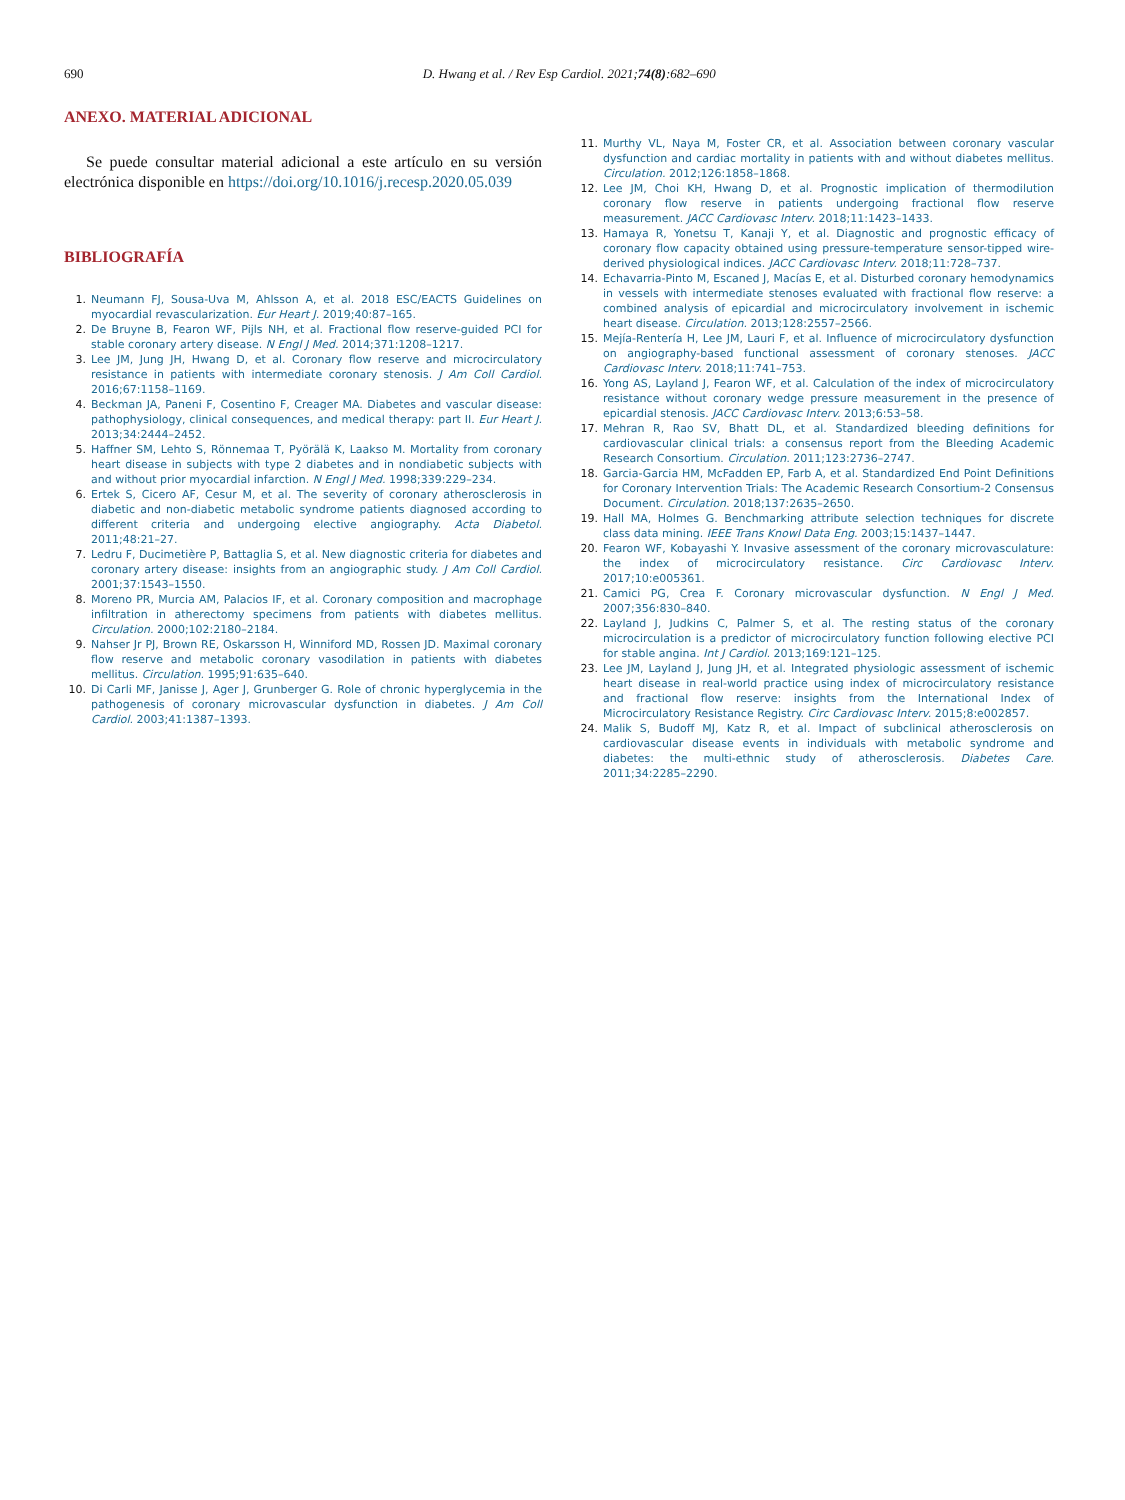690 D. Hwang et al. / Rev Esp Cardiol. 2021;74(8):682–690
ANEXO. MATERIAL ADICIONAL
Se puede consultar material adicional a este artículo en su versión electrónica disponible en https://doi.org/10.1016/j.recesp.2020.05.039
BIBLIOGRAFÍA
1. Neumann FJ, Sousa-Uva M, Ahlsson A, et al. 2018 ESC/EACTS Guidelines on myocardial revascularization. Eur Heart J. 2019;40:87–165.
2. De Bruyne B, Fearon WF, Pijls NH, et al. Fractional flow reserve-guided PCI for stable coronary artery disease. N Engl J Med. 2014;371:1208–1217.
3. Lee JM, Jung JH, Hwang D, et al. Coronary flow reserve and microcirculatory resistance in patients with intermediate coronary stenosis. J Am Coll Cardiol. 2016;67:1158–1169.
4. Beckman JA, Paneni F, Cosentino F, Creager MA. Diabetes and vascular disease: pathophysiology, clinical consequences, and medical therapy: part II. Eur Heart J. 2013;34:2444–2452.
5. Haffner SM, Lehto S, Rönnemaa T, Pyörälä K, Laakso M. Mortality from coronary heart disease in subjects with type 2 diabetes and in nondiabetic subjects with and without prior myocardial infarction. N Engl J Med. 1998;339:229–234.
6. Ertek S, Cicero AF, Cesur M, et al. The severity of coronary atherosclerosis in diabetic and non-diabetic metabolic syndrome patients diagnosed according to different criteria and undergoing elective angiography. Acta Diabetol. 2011;48:21–27.
7. Ledru F, Ducimetière P, Battaglia S, et al. New diagnostic criteria for diabetes and coronary artery disease: insights from an angiographic study. J Am Coll Cardiol. 2001;37:1543–1550.
8. Moreno PR, Murcia AM, Palacios IF, et al. Coronary composition and macrophage infiltration in atherectomy specimens from patients with diabetes mellitus. Circulation. 2000;102:2180–2184.
9. Nahser Jr PJ, Brown RE, Oskarsson H, Winniford MD, Rossen JD. Maximal coronary flow reserve and metabolic coronary vasodilation in patients with diabetes mellitus. Circulation. 1995;91:635–640.
10. Di Carli MF, Janisse J, Ager J, Grunberger G. Role of chronic hyperglycemia in the pathogenesis of coronary microvascular dysfunction in diabetes. J Am Coll Cardiol. 2003;41:1387–1393.
11. Murthy VL, Naya M, Foster CR, et al. Association between coronary vascular dysfunction and cardiac mortality in patients with and without diabetes mellitus. Circulation. 2012;126:1858–1868.
12. Lee JM, Choi KH, Hwang D, et al. Prognostic implication of thermodilution coronary flow reserve in patients undergoing fractional flow reserve measurement. JACC Cardiovasc Interv. 2018;11:1423–1433.
13. Hamaya R, Yonetsu T, Kanaji Y, et al. Diagnostic and prognostic efficacy of coronary flow capacity obtained using pressure-temperature sensor-tipped wire-derived physiological indices. JACC Cardiovasc Interv. 2018;11:728–737.
14. Echavarria-Pinto M, Escaned J, Macías E, et al. Disturbed coronary hemodynamics in vessels with intermediate stenoses evaluated with fractional flow reserve: a combined analysis of epicardial and microcirculatory involvement in ischemic heart disease. Circulation. 2013;128:2557–2566.
15. Mejía-Rentería H, Lee JM, Lauri F, et al. Influence of microcirculatory dysfunction on angiography-based functional assessment of coronary stenoses. JACC Cardiovasc Interv. 2018;11:741–753.
16. Yong AS, Layland J, Fearon WF, et al. Calculation of the index of microcirculatory resistance without coronary wedge pressure measurement in the presence of epicardial stenosis. JACC Cardiovasc Interv. 2013;6:53–58.
17. Mehran R, Rao SV, Bhatt DL, et al. Standardized bleeding definitions for cardiovascular clinical trials: a consensus report from the Bleeding Academic Research Consortium. Circulation. 2011;123:2736–2747.
18. Garcia-Garcia HM, McFadden EP, Farb A, et al. Standardized End Point Definitions for Coronary Intervention Trials: The Academic Research Consortium-2 Consensus Document. Circulation. 2018;137:2635–2650.
19. Hall MA, Holmes G. Benchmarking attribute selection techniques for discrete class data mining. IEEE Trans Knowl Data Eng. 2003;15:1437–1447.
20. Fearon WF, Kobayashi Y. Invasive assessment of the coronary microvasculature: the index of microcirculatory resistance. Circ Cardiovasc Interv. 2017;10:e005361.
21. Camici PG, Crea F. Coronary microvascular dysfunction. N Engl J Med. 2007;356:830–840.
22. Layland J, Judkins C, Palmer S, et al. The resting status of the coronary microcirculation is a predictor of microcirculatory function following elective PCI for stable angina. Int J Cardiol. 2013;169:121–125.
23. Lee JM, Layland J, Jung JH, et al. Integrated physiologic assessment of ischemic heart disease in real-world practice using index of microcirculatory resistance and fractional flow reserve: insights from the International Index of Microcirculatory Resistance Registry. Circ Cardiovasc Interv. 2015;8:e002857.
24. Malik S, Budoff MJ, Katz R, et al. Impact of subclinical atherosclerosis on cardiovascular disease events in individuals with metabolic syndrome and diabetes: the multi-ethnic study of atherosclerosis. Diabetes Care. 2011;34:2285–2290.